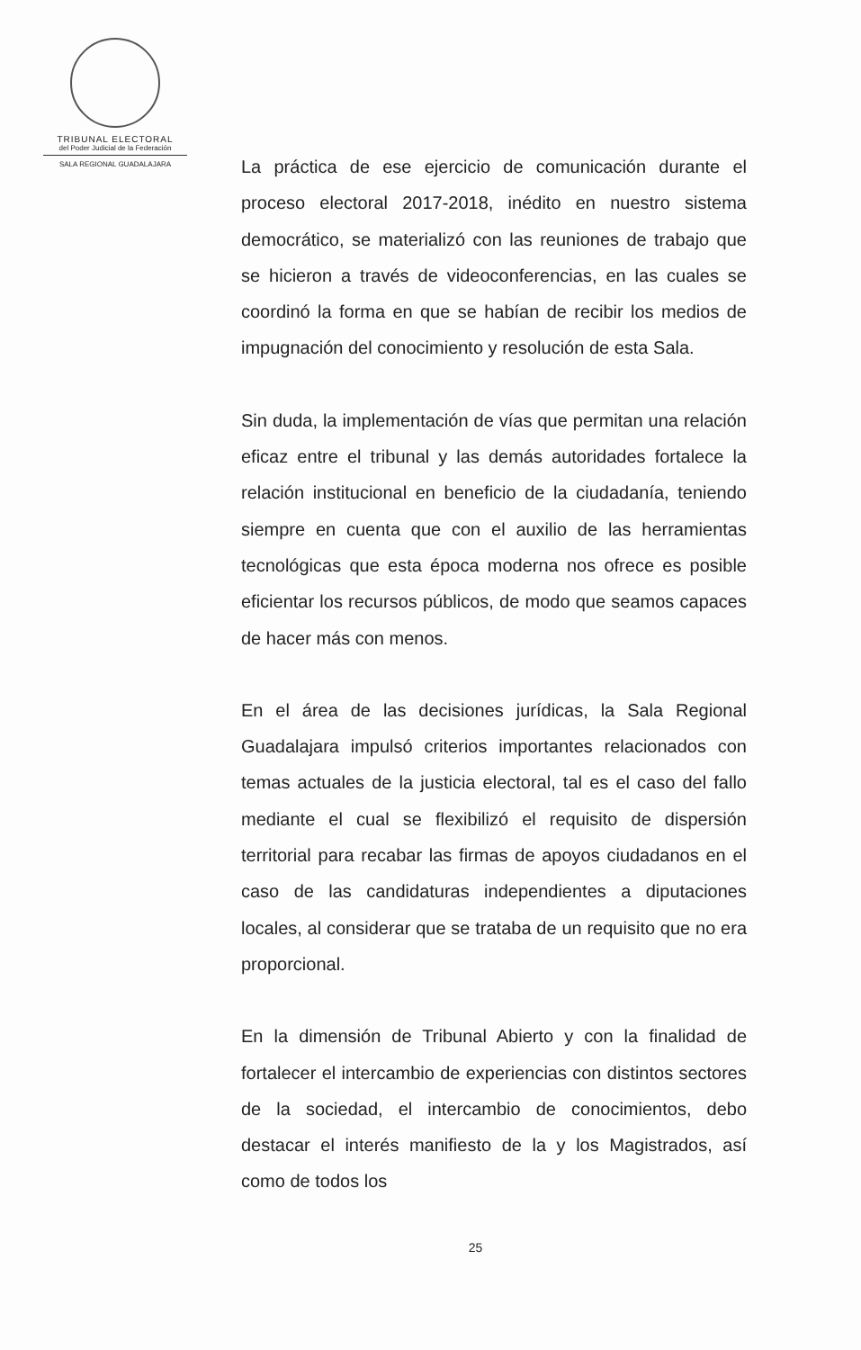TRIBUNAL ELECTORAL
del Poder Judicial de la Federación
SALA REGIONAL GUADALAJARA
La práctica de ese ejercicio de comunicación durante el proceso electoral 2017-2018, inédito en nuestro sistema democrático, se materializó con las reuniones de trabajo que se hicieron a través de videoconferencias, en las cuales se coordinó la forma en que se habían de recibir los medios de impugnación del conocimiento y resolución de esta Sala.
Sin duda, la implementación de vías que permitan una relación eficaz entre el tribunal y las demás autoridades fortalece la relación institucional en beneficio de la ciudadanía, teniendo siempre en cuenta que con el auxilio de las herramientas tecnológicas que esta época moderna nos ofrece es posible eficientar los recursos públicos, de modo que seamos capaces de hacer más con menos.
En el área de las decisiones jurídicas, la Sala Regional Guadalajara impulsó criterios importantes relacionados con temas actuales de la justicia electoral, tal es el caso del fallo mediante el cual se flexibilizó el requisito de dispersión territorial para recabar las firmas de apoyos ciudadanos en el caso de las candidaturas independientes a diputaciones locales, al considerar que se trataba de un requisito que no era proporcional.
En la dimensión de Tribunal Abierto y con la finalidad de fortalecer el intercambio de experiencias con distintos sectores de la sociedad, el intercambio de conocimientos, debo destacar el interés manifiesto de la y los Magistrados, así como de todos los
25